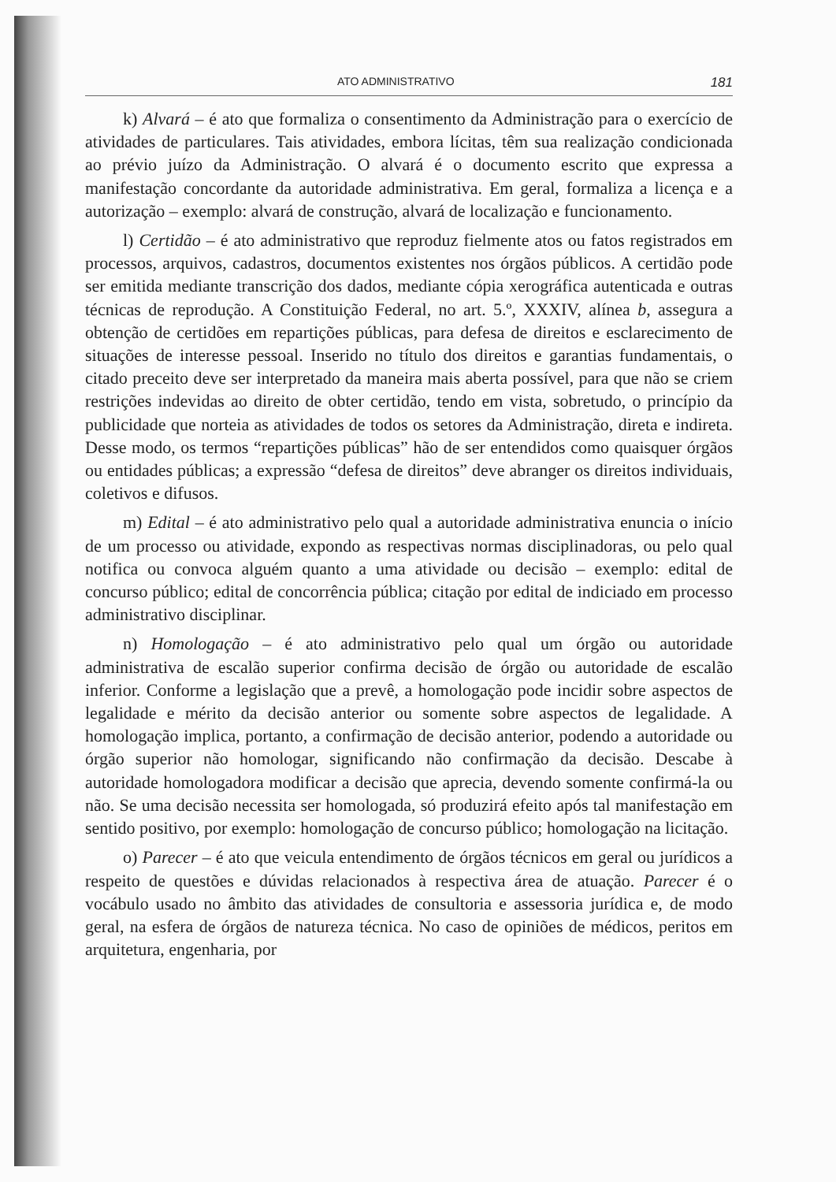ATO ADMINISTRATIVO 181
k) Alvará – é ato que formaliza o consentimento da Administração para o exercício de atividades de particulares. Tais atividades, embora lícitas, têm sua realização condicionada ao prévio juízo da Administração. O alvará é o documento escrito que expressa a manifestação concordante da autoridade administrativa. Em geral, formaliza a licença e a autorização – exemplo: alvará de construção, alvará de localização e funcionamento.
l) Certidão – é ato administrativo que reproduz fielmente atos ou fatos registrados em processos, arquivos, cadastros, documentos existentes nos órgãos públicos. A certidão pode ser emitida mediante transcrição dos dados, mediante cópia xerográfica autenticada e outras técnicas de reprodução. A Constituição Federal, no art. 5.º, XXXIV, alínea b, assegura a obtenção de certidões em repartições públicas, para defesa de direitos e esclarecimento de situações de interesse pessoal. Inserido no título dos direitos e garantias fundamentais, o citado preceito deve ser interpretado da maneira mais aberta possível, para que não se criem restrições indevidas ao direito de obter certidão, tendo em vista, sobretudo, o princípio da publicidade que norteia as atividades de todos os setores da Administração, direta e indireta. Desse modo, os termos “repartições públicas” hão de ser entendidos como quaisquer órgãos ou entidades públicas; a expressão “defesa de direitos” deve abranger os direitos individuais, coletivos e difusos.
m) Edital – é ato administrativo pelo qual a autoridade administrativa enuncia o início de um processo ou atividade, expondo as respectivas normas disciplinadoras, ou pelo qual notifica ou convoca alguém quanto a uma atividade ou decisão – exemplo: edital de concurso público; edital de concorrência pública; citação por edital de indiciado em processo administrativo disciplinar.
n) Homologação – é ato administrativo pelo qual um órgão ou autoridade administrativa de escalão superior confirma decisão de órgão ou autoridade de escalão inferior. Conforme a legislação que a prevê, a homologação pode incidir sobre aspectos de legalidade e mérito da decisão anterior ou somente sobre aspectos de legalidade. A homologação implica, portanto, a confirmação de decisão anterior, podendo a autoridade ou órgão superior não homologar, significando não confirmação da decisão. Descabe à autoridade homologadora modificar a decisão que aprecia, devendo somente confirmá-la ou não. Se uma decisão necessita ser homologada, só produzirá efeito após tal manifestação em sentido positivo, por exemplo: homologação de concurso público; homologação na licitação.
o) Parecer – é ato que veicula entendimento de órgãos técnicos em geral ou jurídicos a respeito de questões e dúvidas relacionados à respectiva área de atuação. Parecer é o vocábulo usado no âmbito das atividades de consultoria e assessoria jurídica e, de modo geral, na esfera de órgãos de natureza técnica. No caso de opiniões de médicos, peritos em arquitetura, engenharia, por